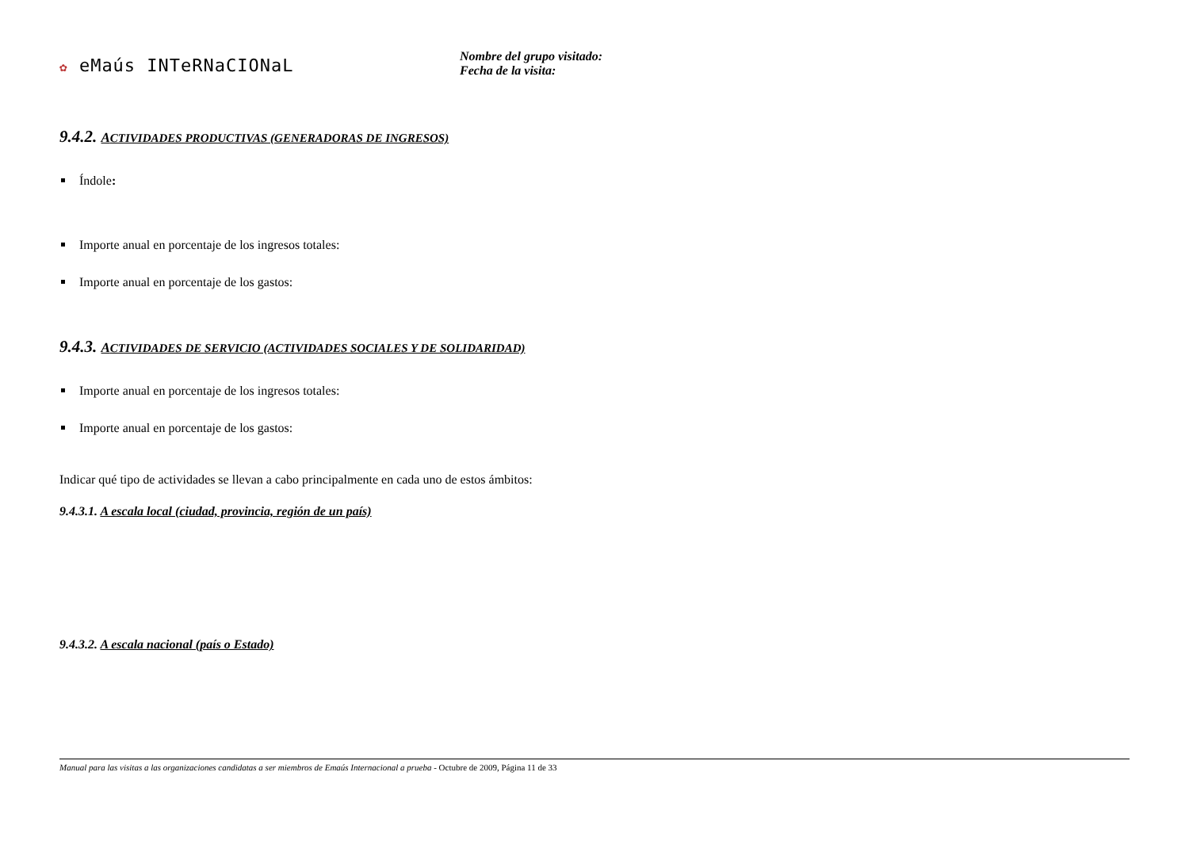✿ eMaús INTeRNaCIONaL
Nombre del grupo visitado:
Fecha de la visita:
9.4.2. ACTIVIDADES PRODUCTIVAS (GENERADORAS DE INGRESOS)
Índole:
Importe anual en porcentaje de los ingresos totales:
Importe anual en porcentaje de los gastos:
9.4.3. ACTIVIDADES DE SERVICIO (ACTIVIDADES SOCIALES Y DE SOLIDARIDAD)
Importe anual en porcentaje de los ingresos totales:
Importe anual en porcentaje de los gastos:
Indicar qué tipo de actividades se llevan a cabo principalmente en cada uno de estos ámbitos:
9.4.3.1. A escala local (ciudad, provincia, región de un país)
9.4.3.2. A escala nacional (país o Estado)
Manual para las visitas a las organizaciones candidatas a ser miembros de Emaús Internacional a prueba - Octubre de 2009, Página 11 de 33